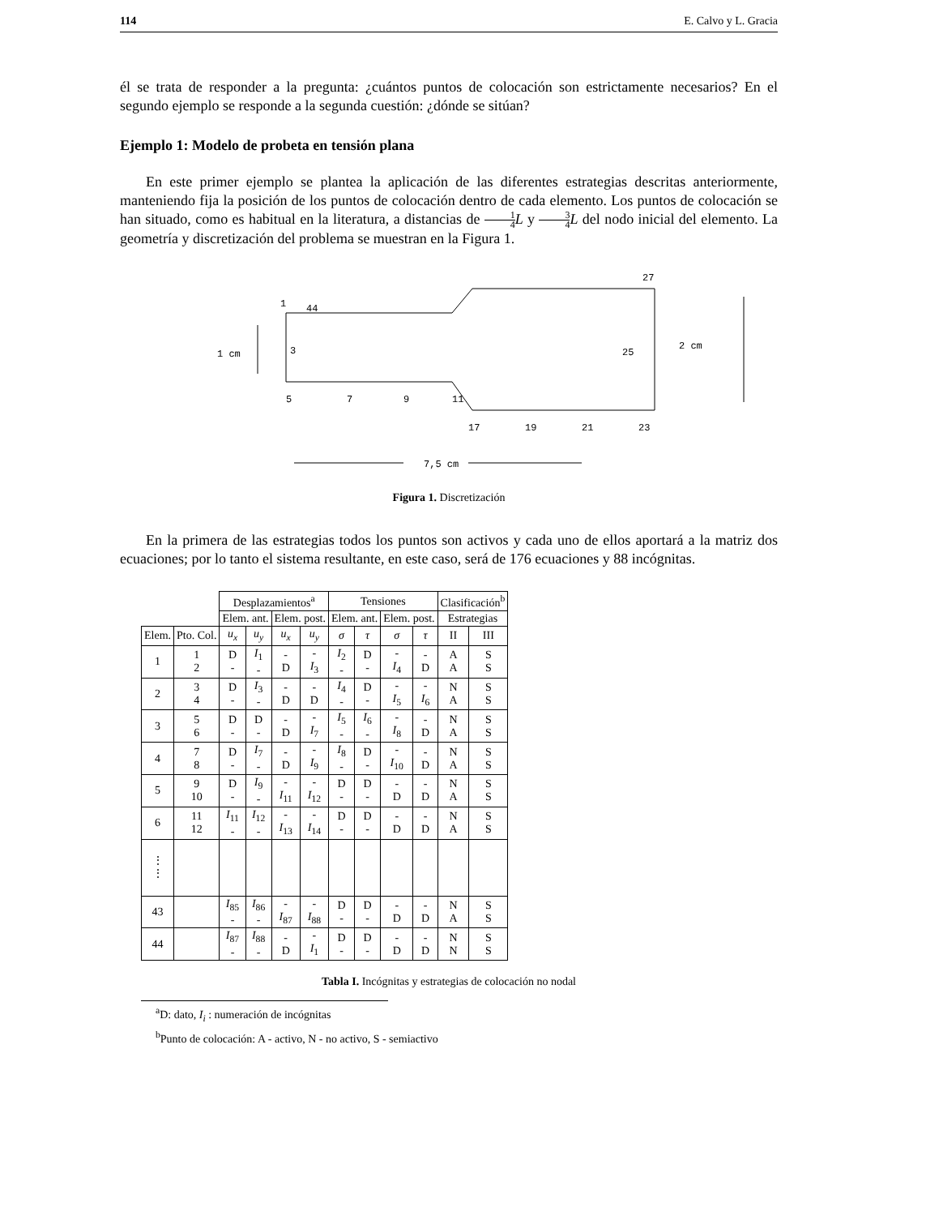114 E. Calvo y L. Gracia
él se trata de responder a la pregunta: ¿cuántos puntos de colocación son estrictamente necesarios? En el segundo ejemplo se responde a la segunda cuestión: ¿dónde se sitúan?
Ejemplo 1: Modelo de probeta en tensión plana
En este primer ejemplo se plantea la aplicación de las diferentes estrategias descritas anteriormente, manteniendo fija la posición de los puntos de colocación dentro de cada elemento. Los puntos de colocación se han situado, como es habitual en la literatura, a distancias de 1 4 L y 3 4 L del nodo inicial del elemento. La geometría y discretización del problema se muestran en la Figura 1.
1
44
3
1 cm
5
7
9
11
27
25
2 cm
17
19
21
23
7,5 cm
Figura 1. Discretización
En la primera de las estrategias todos los puntos son activos y cada uno de ellos aportará a la matriz dos ecuaciones; por lo tanto el sistema resultante, en este caso, será de 176 ecuaciones y 88 incógnitas.
| | | Desplazamientos<sup>a</sup> | | | | Tensiones | | | | Clasificación<sup>b</sup> | |
| | | Elem. ant. | | Elem. post. | | Elem. ant. | | Elem. post. | | Estrategias | |
| Elem. | Pto. Col. | u<sub>x</sub> | u<sub>y</sub> | u<sub>x</sub> | u<sub>y</sub> | σ | τ | σ | τ | II | III |
| 1 | 1 2 | D - | I<sub>1</sub> - | - D | - I<sub>3</sub> | I<sub>2</sub> - | D - | - I<sub>4</sub> | - D | A A | S S |
| 2 | 3 4 | D - | I<sub>3</sub> - | - D | - D | I<sub>4</sub> - | D - | - I<sub>5</sub> | - I<sub>6</sub> | N A | S S |
| 3 | 5 6 | D - | D - | - D | - I<sub>7</sub> | I<sub>5</sub> - | I<sub>6</sub> - | - I<sub>8</sub> | - D | N A | S S |
| 4 | 7 8 | D - | I<sub>7</sub> - | - D | - I<sub>9</sub> | I<sub>8</sub> - | D - | - I<sub>10</sub> | - D | N A | S S |
| 5 | 9 10 | D - | I<sub>9</sub> - | - I<sub>11</sub> | - I<sub>12</sub> | D - | D - | - D | - D | N A | S S |
| 6 | 11 12 | I<sub>11</sub> - | I<sub>12</sub> - | - I<sub>13</sub> | - I<sub>14</sub> | D - | D - | - D | - D | N A | S S |
| ⋮ ⋮ | | | | | | | | | | | |
| 43 | | I<sub>85</sub> - | I<sub>86</sub> - | - I<sub>87</sub> | - I<sub>88</sub> | D - | D - | - D | - D | N A | S S |
| 44 | | I<sub>87</sub> - | I<sub>88</sub> - | - D | - I<sub>1</sub> | D - | D - | - D | - D | N N | S S |
Tabla I. Incógnitas y estrategias de colocación no nodal
<sup>a</sup> D: dato, I<sub>i</sub> : numeración de incógnitas
<sup>b</sup> Punto de colocación: A - activo, N - no activo, S - semiactivo